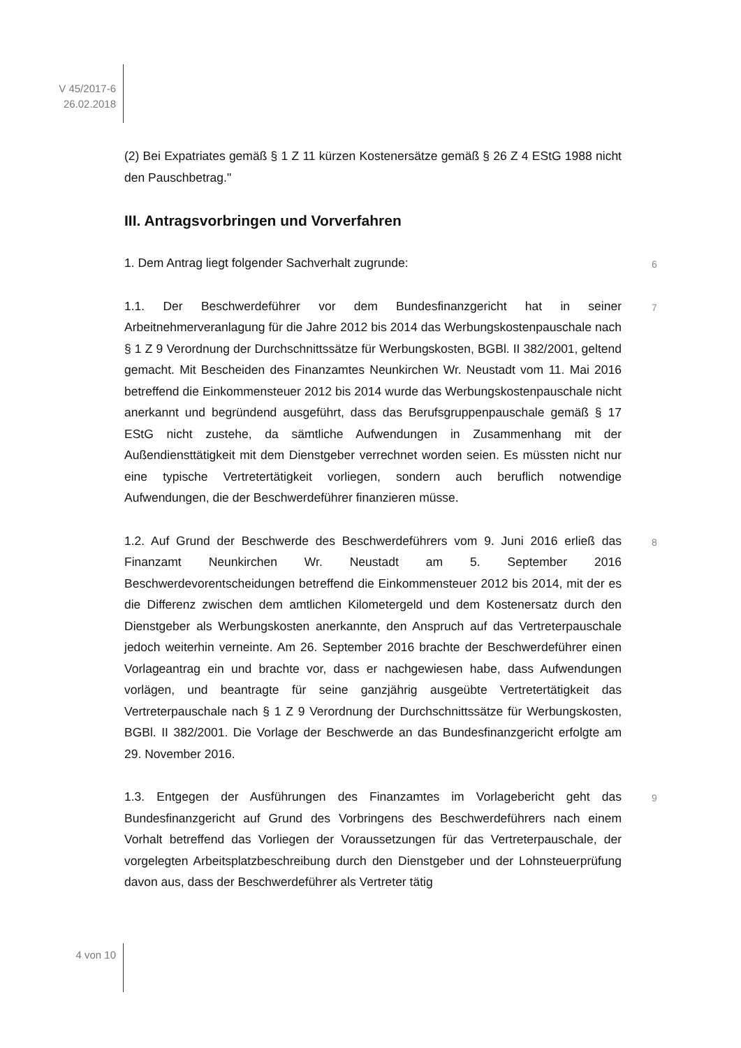V 45/2017-6
26.02.2018
(2) Bei Expatriates gemäß § 1 Z 11 kürzen Kostenersätze gemäß § 26 Z 4 EStG 1988 nicht den Pauschbetrag."
III. Antragsvorbringen und Vorverfahren
1. Dem Antrag liegt folgender Sachverhalt zugrunde: 6
1.1. Der Beschwerdeführer vor dem Bundesfinanzgericht hat in seiner Arbeitnehmerveranlagung für die Jahre 2012 bis 2014 das Werbungskostenpauschale nach § 1 Z 9 Verordnung der Durchschnittssätze für Werbungskosten, BGBl. II 382/2001, geltend gemacht. Mit Bescheiden des Finanzamtes Neunkirchen Wr. Neustadt vom 11. Mai 2016 betreffend die Einkommensteuer 2012 bis 2014 wurde das Werbungskostenpauschale nicht anerkannt und begründend ausgeführt, dass das Berufsgruppenpauschale gemäß § 17 EStG nicht zustehe, da sämtliche Aufwendungen in Zusammenhang mit der Außendiensttätigkeit mit dem Dienstgeber verrechnet worden seien. Es müssten nicht nur eine typische Vertretertätigkeit vorliegen, sondern auch beruflich notwendige Aufwendungen, die der Beschwerdeführer finanzieren müsse. 7
1.2. Auf Grund der Beschwerde des Beschwerdeführers vom 9. Juni 2016 erließ das Finanzamt Neunkirchen Wr. Neustadt am 5. September 2016 Beschwerdevorentscheidungen betreffend die Einkommensteuer 2012 bis 2014, mit der es die Differenz zwischen dem amtlichen Kilometergeld und dem Kostenersatz durch den Dienstgeber als Werbungskosten anerkannte, den Anspruch auf das Vertreterpauschale jedoch weiterhin verneinte. Am 26. September 2016 brachte der Beschwerdeführer einen Vorlageantrag ein und brachte vor, dass er nachgewiesen habe, dass Aufwendungen vorlägen, und beantragte für seine ganzjährig ausgeübte Vertretertätigkeit das Vertreterpauschale nach § 1 Z 9 Verordnung der Durchschnittssätze für Werbungskosten, BGBl. II 382/2001. Die Vorlage der Beschwerde an das Bundesfinanzgericht erfolgte am 29. November 2016. 8
1.3. Entgegen der Ausführungen des Finanzamtes im Vorlagebericht geht das Bundesfinanzgericht auf Grund des Vorbringens des Beschwerdeführers nach einem Vorhalt betreffend das Vorliegen der Voraussetzungen für das Vertreterpauschale, der vorgelegten Arbeitsplatzbeschreibung durch den Dienstgeber und der Lohnsteuerprüfung davon aus, dass der Beschwerdeführer als Vertreter tätig 9
4 von 10